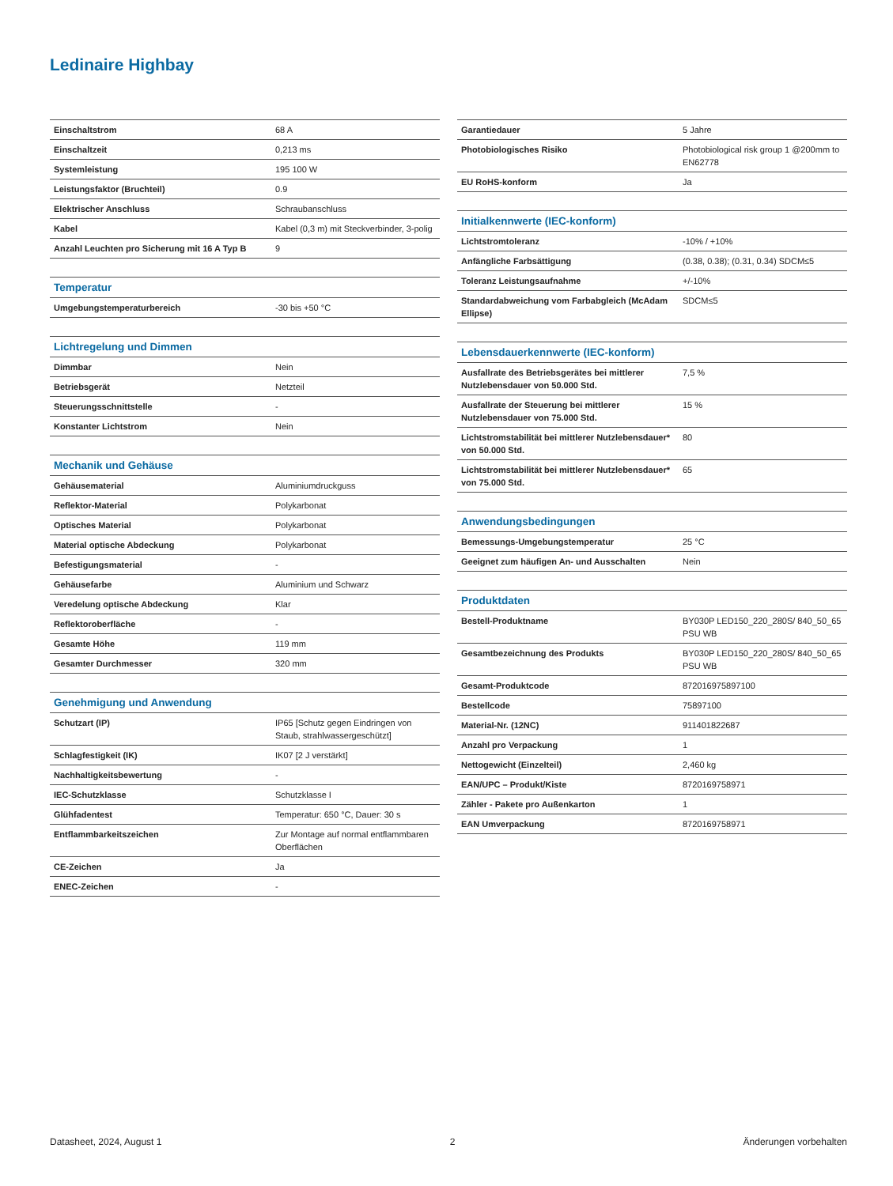Ledinaire Highbay
| Einschaltstrom | 68 A |
| Einschaltzeit | 0,213 ms |
| Systemleistung | 195 100 W |
| Leistungsfaktor (Bruchteil) | 0.9 |
| Elektrischer Anschluss | Schraubanschluss |
| Kabel | Kabel (0,3 m) mit Steckverbinder, 3-polig |
| Anzahl Leuchten pro Sicherung mit 16 A Typ B | 9 |
| Temperatur | |
| Umgebungstemperaturbereich | -30 bis +50 °C |
| Lichtregelung und Dimmen | |
| Dimmbar | Nein |
| Betriebsgerät | Netzteil |
| Steuerungsschnittstelle | - |
| Konstanter Lichtstrom | Nein |
| Mechanik und Gehäuse | |
| Gehäusematerial | Aluminiumdruckguss |
| Reflektor-Material | Polykarbonat |
| Optisches Material | Polykarbonat |
| Material optische Abdeckung | Polykarbonat |
| Befestigungsmaterial | - |
| Gehäusefarbe | Aluminium und Schwarz |
| Veredelung optische Abdeckung | Klar |
| Reflektoroberfläche | - |
| Gesamte Höhe | 119 mm |
| Gesamter Durchmesser | 320 mm |
| Genehmigung und Anwendung | |
| Schutzart (IP) | IP65 [Schutz gegen Eindringen von Staub, strahlwassergeschützt] |
| Schlagfestigkeit (IK) | IK07 [2 J verstärkt] |
| Nachhaltigkeitsbewertung | - |
| IEC-Schutzklasse | Schutzklasse I |
| Glühfadentest | Temperatur: 650 °C, Dauer: 30 s |
| Entflammbarkeitszeichen | Zur Montage auf normal entflammbaren Oberflächen |
| CE-Zeichen | Ja |
| ENEC-Zeichen | - |
| Garantiedauer | 5 Jahre |
| Photobiologisches Risiko | Photobiological risk group 1 @200mm to EN62778 |
| EU RoHS-konform | Ja |
| Initialkennwerte (IEC-konform) | |
| Lichtstromtoleranz | -10% / +10% |
| Anfängliche Farbsättigung | (0.38, 0.38); (0.31, 0.34) SDCM≤5 |
| Toleranz Leistungsaufnahme | +/-10% |
| Standardabweichung vom Farbabgleich (McAdam Ellipse) | SDCM≤5 |
| Lebensdauerkennwerte (IEC-konform) | |
| Ausfallrate des Betriebsgerätes bei mittlerer Nutzlebensdauer von 50.000 Std. | 7,5 % |
| Ausfallrate der Steuerung bei mittlerer Nutzlebensdauer von 75.000 Std. | 15 % |
| Lichtstromstabilität bei mittlerer Nutzlebensdauer* von 50.000 Std. | 80 |
| Lichtstromstabilität bei mittlerer Nutzlebensdauer* von 75.000 Std. | 65 |
| Anwendungsbedingungen | |
| Bemessungs-Umgebungstemperatur | 25 °C |
| Geeignet zum häufigen An- und Ausschalten | Nein |
| Produktdaten | |
| Bestell-Produktname | BY030P LED150_220_280S/ 840_50_65 PSU WB |
| Gesamtbezeichnung des Produkts | BY030P LED150_220_280S/ 840_50_65 PSU WB |
| Gesamt-Produktcode | 872016975897100 |
| Bestellcode | 75897100 |
| Material-Nr. (12NC) | 911401822687 |
| Anzahl pro Verpackung | 1 |
| Nettogewicht (Einzelteil) | 2,460 kg |
| EAN/UPC – Produkt/Kiste | 8720169758971 |
| Zähler - Pakete pro Außenkarton | 1 |
| EAN Umverpackung | 8720169758971 |
Datasheet, 2024, August 1 2 Änderungen vorbehalten